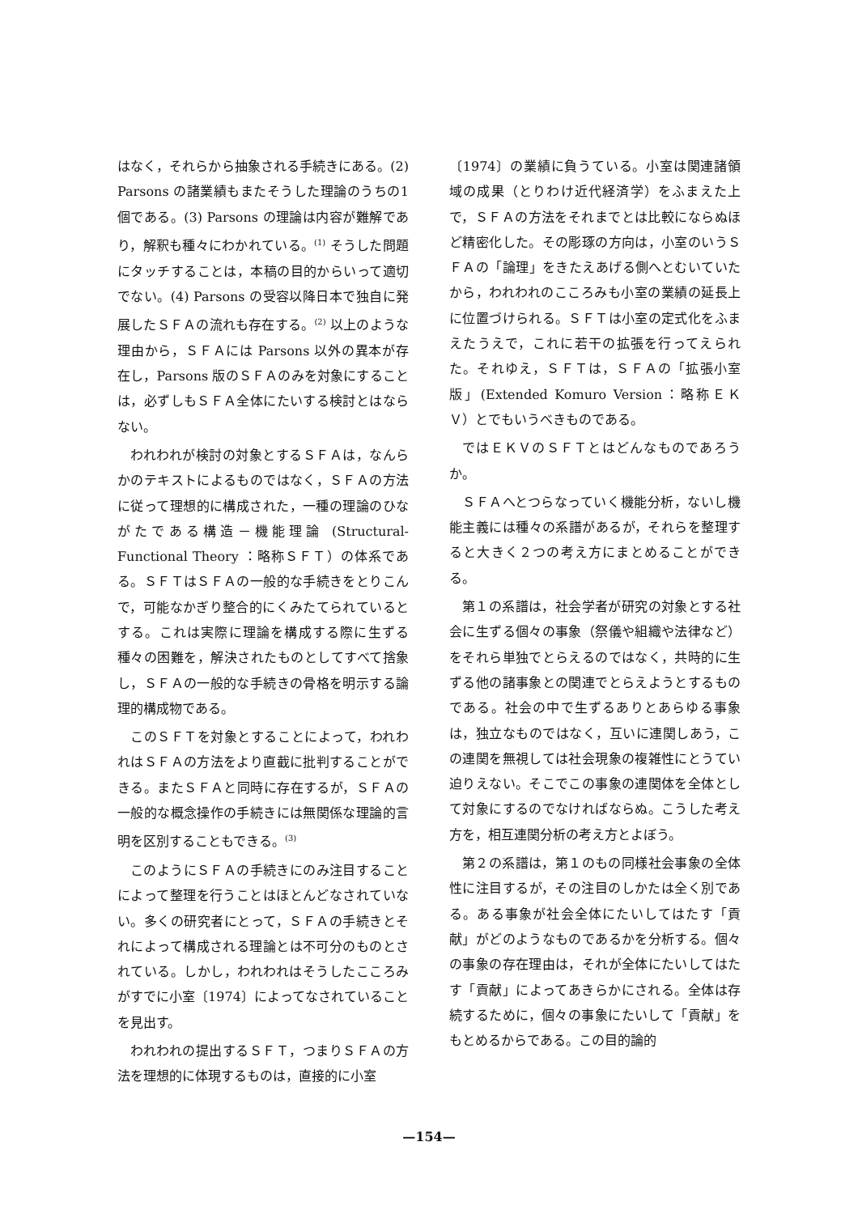はなく，それらから抽象される手続きにある。(2) Parsons の諸業績もまたそうした理論のうちの1個である。(3) Parsons の理論は内容が難解であり，解釈も種々にわかれている。<sup>(1)</sup> そうした問題にタッチすることは，本稿の目的からいって適切でない。(4) Parsons の受容以降日本で独自に発展したＳＦＡの流れも存在する。<sup>(2)</sup> 以上のような理由から，ＳＦＡには Parsons 以外の異本が存在し，Parsons 版のＳＦＡのみを対象にすることは，必ずしもＳＦＡ全体にたいする検討とはならない。
われわれが検討の対象とするＳＦＡは，なんらかのテキストによるものではなく，ＳＦＡの方法に従って理想的に構成された，一種の理論のひながたである構造－機能理論 (Structural-Functional Theory ：略称ＳＦＴ）の体系である。ＳＦＴはＳＦＡの一般的な手続きをとりこんで，可能なかぎり整合的にくみたてられているとする。これは実際に理論を構成する際に生ずる種々の困難を，解決されたものとしてすべて捨象し，ＳＦＡの一般的な手続きの骨格を明示する論理的構成物である。
このＳＦＴを対象とすることによって，われわれはＳＦＡの方法をより直截に批判することができる。またＳＦＡと同時に存在するが，ＳＦＡの一般的な概念操作の手続きには無関係な理論的言明を区別することもできる。<sup>(3)</sup>
このようにＳＦＡの手続きにのみ注目することによって整理を行うことはほとんどなされていない。多くの研究者にとって，ＳＦＡの手続きとそれによって構成される理論とは不可分のものとされている。しかし，われわれはそうしたこころみがすでに小室〔1974〕によってなされていることを見出す。
われわれの提出するＳＦＴ，つまりＳＦＡの方法を理想的に体現するものは，直接的に小室
〔1974〕の業績に負うている。小室は関連諸領域の成果（とりわけ近代経済学）をふまえた上で，ＳＦＡの方法をそれまでとは比較にならぬほど精密化した。その彫琢の方向は，小室のいうＳＦＡの「論理」をきたえあげる側へとむいていたから，われわれのこころみも小室の業績の延長上に位置づけられる。ＳＦＴは小室の定式化をふまえたうえで，これに若干の拡張を行ってえられた。それゆえ，ＳＦＴは，ＳＦＡの「拡張小室版」(Extended Komuro Version：略称ＥＫＶ）とでもいうべきものである。
ではＥＫＶのＳＦＴとはどんなものであろうか。
ＳＦＡへとつらなっていく機能分析，ないし機能主義には種々の系譜があるが，それらを整理すると大きく２つの考え方にまとめることができる。
第１の系譜は，社会学者が研究の対象とする社会に生ずる個々の事象（祭儀や組織や法律など）をそれら単独でとらえるのではなく，共時的に生ずる他の諸事象との関連でとらえようとするものである。社会の中で生ずるありとあらゆる事象は，独立なものではなく，互いに連関しあう，この連関を無視しては社会現象の複雑性にとうてい迫りえない。そこでこの事象の連関体を全体として対象にするのでなければならぬ。こうした考え方を，相互連関分析の考え方とよぼう。
第２の系譜は，第１のもの同様社会事象の全体性に注目するが，その注目のしかたは全く別である。ある事象が社会全体にたいしてはたす「貢献」がどのようなものであるかを分析する。個々の事象の存在理由は，それが全体にたいしてはたす「貢献」によってあきらかにされる。全体は存続するために，個々の事象にたいして「貢献」をもとめるからである。この目的論的
—154—